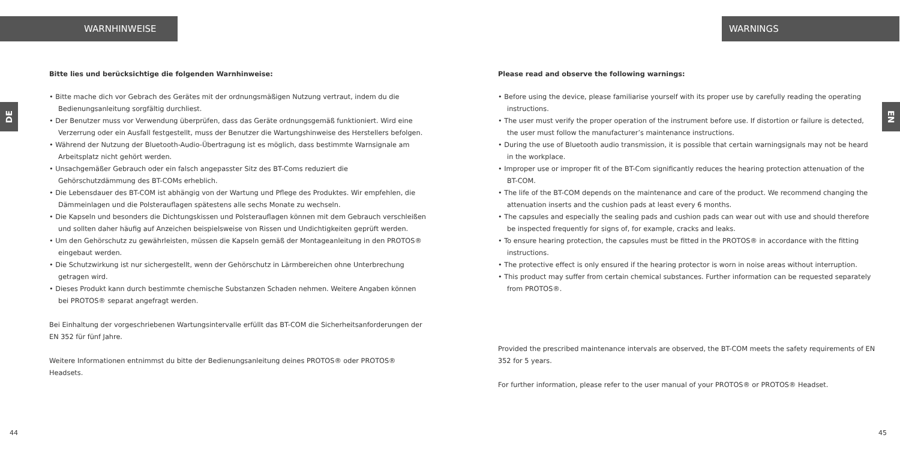WARNHINWEISE
DE
Bitte lies und berücksichtige die folgenden Warnhinweise:
• Bitte mache dich vor Gebrach des Gerätes mit der ordnungsmäßigen Nutzung vertraut, indem du die Bedienungsanleitung sorgfältig durchliest.
• Der Benutzer muss vor Verwendung überprüfen, dass das Geräte ordnungsgemäß funktioniert. Wird eine Verzerrung oder ein Ausfall festgestellt, muss der Benutzer die Wartungshinweise des Herstellers befolgen.
• Während der Nutzung der Bluetooth-Audio-Übertragung ist es möglich, dass bestimmte Warnsignale am Arbeitsplatz nicht gehört werden.
• Unsachgemäßer Gebrauch oder ein falsch angepasster Sitz des BT-Coms reduziert die Gehörschutzdämmung des BT-COMs erheblich.
• Die Lebensdauer des BT-COM ist abhängig von der Wartung und Pflege des Produktes. Wir empfehlen, die Dämmeinlagen und die Polsterauflagen spätestens alle sechs Monate zu wechseln.
• Die Kapseln und besonders die Dichtungskissen und Polsterauflagen können mit dem Gebrauch verschleißen und sollten daher häufig auf Anzeichen beispielsweise von Rissen und Undichtigkeiten geprüft werden.
• Um den Gehörschutz zu gewährleisten, müssen die Kapseln gemäß der Montageanleitung in den PROTOS® eingebaut werden.
• Die Schutzwirkung ist nur sichergestellt, wenn der Gehörschutz in Lärmbereichen ohne Unterbrechung getragen wird.
• Dieses Produkt kann durch bestimmte chemische Substanzen Schaden nehmen. Weitere Angaben können bei PROTOS® separat angefragt werden.
Bei Einhaltung der vorgeschriebenen Wartungsintervalle erfüllt das BT-COM die Sicherheitsanforderungen der EN 352 für fünf Jahre.
Weitere Informationen entnimmst du bitte der Bedienungsanleitung deines PROTOS® oder PROTOS® Headsets.
44
WARNINGS
EN
Please read and observe the following warnings:
• Before using the device, please familiarise yourself with its proper use by carefully reading the operating instructions.
• The user must verify the proper operation of the instrument before use. If distortion or failure is detected, the user must follow the manufacturer’s maintenance instructions.
• During the use of Bluetooth audio transmission, it is possible that certain warningsignals may not be heard in the workplace.
• Improper use or improper fit of the BT-Com significantly reduces the hearing protection attenuation of the BT-COM.
• The life of the BT-COM depends on the maintenance and care of the product. We recommend changing the attenuation inserts and the cushion pads at least every 6 months.
• The capsules and especially the sealing pads and cushion pads can wear out with use and should therefore be inspected frequently for signs of, for example, cracks and leaks.
• To ensure hearing protection, the capsules must be fitted in the PROTOS® in accordance with the fitting instructions.
• The protective effect is only ensured if the hearing protector is worn in noise areas without interruption.
• This product may suffer from certain chemical substances. Further information can be requested separately from PROTOS®.
Provided the prescribed maintenance intervals are observed, the BT-COM meets the safety requirements of EN 352 for 5 years.
For further information, please refer to the user manual of your PROTOS® or PROTOS® Headset.
45